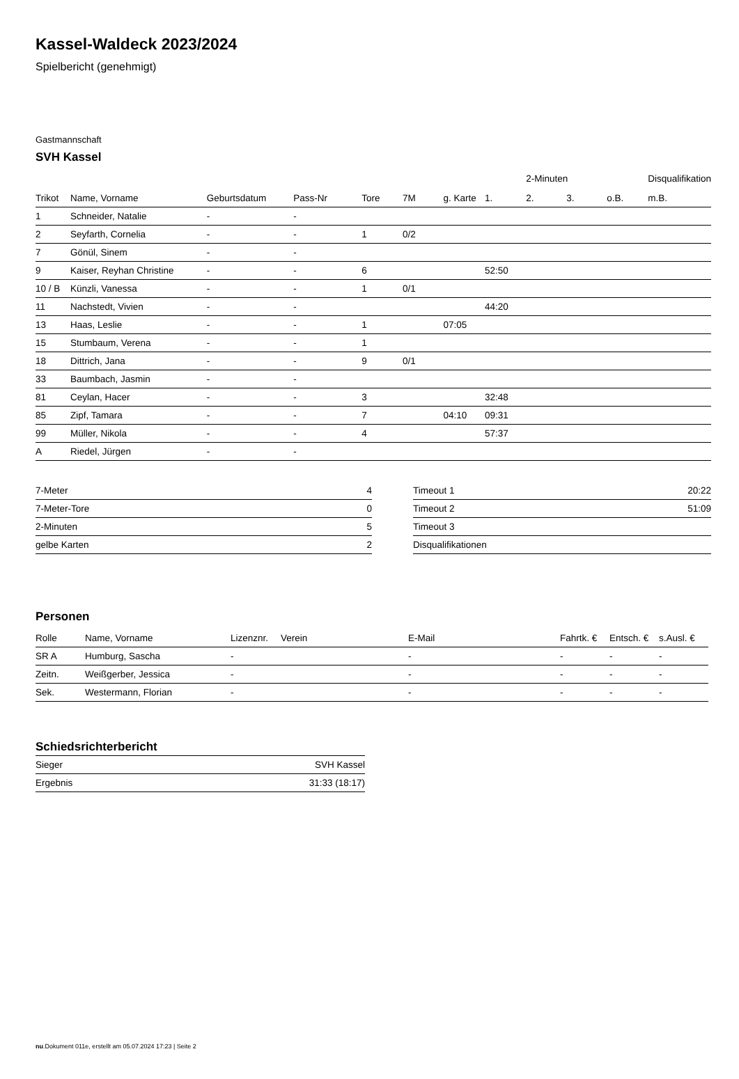Kassel-Waldeck 2023/2024
Spielbericht (genehmigt)
Gastmannschaft
SVH Kassel
| | | | | | | | | 2-Minuten | | | Disqualifikation |
| --- | --- | --- | --- | --- | --- | --- | --- | --- | --- | --- | --- |
| Trikot | Name, Vorname | Geburtsdatum | Pass-Nr | Tore | 7M | g. Karte | 1. | 2. | 3. | o.B. | m.B. |
| 1 | Schneider, Natalie | - | - | | | | | | | | |
| 2 | Seyfarth, Cornelia | - | - | 1 | 0/2 | | | | | | |
| 7 | Gönül, Sinem | - | - | | | | | | | | |
| 9 | Kaiser, Reyhan Christine | - | - | 6 | | | 52:50 | | | | |
| 10 / B | Künzli, Vanessa | - | - | 1 | 0/1 | | | | | | |
| 11 | Nachstedt, Vivien | - | - | | | | 44:20 | | | | |
| 13 | Haas, Leslie | - | - | 1 | | 07:05 | | | | | |
| 15 | Stumbaum, Verena | - | - | 1 | | | | | | | |
| 18 | Dittrich, Jana | - | - | 9 | 0/1 | | | | | | |
| 33 | Baumbach, Jasmin | - | - | | | | | | | | |
| 81 | Ceylan, Hacer | - | - | 3 | | | 32:48 | | | | |
| 85 | Zipf, Tamara | - | - | 7 | | 04:10 | 09:31 | | | | |
| 99 | Müller, Nikola | - | - | 4 | | | 57:37 | | | | |
| A | Riedel, Jürgen | - | - | | | | | | | | |
| 7-Meter | 4 |
| 7-Meter-Tore | 0 |
| 2-Minuten | 5 |
| gelbe Karten | 2 |
| Timeout 1 | 20:22 |
| Timeout 2 | 51:09 |
| Timeout 3 | |
| Disqualifikationen | |
Personen
| Rolle | Name, Vorname | Lizenznr. | Verein | E-Mail | Fahrtk. € | Entsch. € | s.Ausl. € |
| --- | --- | --- | --- | --- | --- | --- | --- |
| SR A | Humburg, Sascha | - | | - | - | - | - |
| Zeitn. | Weißgerber, Jessica | - | | - | - | - | - |
| Sek. | Westermann, Florian | - | | - | - | - | - |
Schiedsrichterbericht
| Sieger | SVH Kassel |
| Ergebnis | 31:33 (18:17) |
nu.Dokument 011e, erstellt am 05.07.2024 17:23 | Seite 2